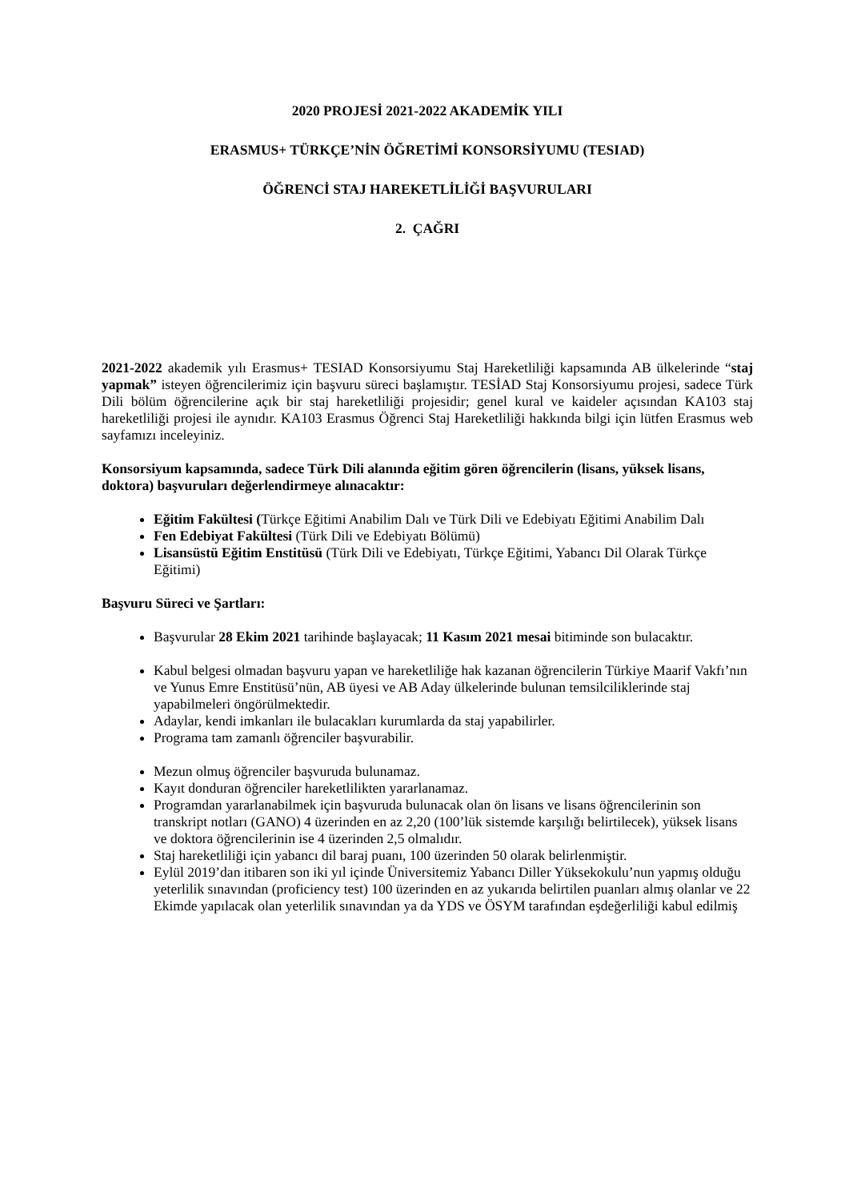2020 PROJESİ 2021-2022 AKADEMİK YILI
ERASMUS+ TÜRKÇE’NİN ÖĞRETİMİ KONSORSİYUMU (TESIAD)
ÖĞRENCİ STAJ HAREKETLİLİĞİ BAŞVURULARI
2. ÇAĞRI
2021-2022 akademik yılı Erasmus+ TESIAD Konsorsiyumu Staj Hareketliliği kapsamında AB ülkelerinde “staj yapmak” isteyen öğrencilerimiz için başvuru süreci başlamıştır. TESİAD Staj Konsorsiyumu projesi, sadece Türk Dili bölüm öğrencilerine açık bir staj hareketliliği projesidir; genel kural ve kaideler açısından KA103 staj hareketliliği projesi ile aynıdır. KA103 Erasmus Öğrenci Staj Hareketliliği hakkında bilgi için lütfen Erasmus web sayfamızı inceleyiniz.
Konsorsiyum kapsamında, sadece Türk Dili alanında eğitim gören öğrencilerin (lisans, yüksek lisans, doktora) başvuruları değerlendirmeye alınacaktır:
Eğitim Fakültesi (Türkçe Eğitimi Anabilim Dalı ve Türk Dili ve Edebiyatı Eğitimi Anabilim Dalı
Fen Edebiyat Fakültesi (Türk Dili ve Edebiyatı Bölümü)
Lisansüstü Eğitim Enstitüsü (Türk Dili ve Edebiyatı, Türkçe Eğitimi, Yabancı Dil Olarak Türkçe Eğitimi)
Başvuru Süreci ve Şartları:
Başvurular 28 Ekim 2021 tarihinde başlayacak; 11 Kasım 2021 mesai bitiminde son bulacaktır.
Kabul belgesi olmadan başvuru yapan ve hareketliliğe hak kazanan öğrencilerin Türkiye Maarif Vakfı’nın ve Yunus Emre Enstitüsü’nün, AB üyesi ve AB Aday ülkelerinde bulunan temsilciliklerinde staj yapabilmeleri öngörülmektedir.
Adaylar, kendi imkanları ile bulacakları kurumlarda da staj yapabilirler.
Programa tam zamanlı öğrenciler başvurabilir.
Mezun olmuş öğrenciler başvuruda bulunamaz.
Kayıt donduran öğrenciler hareketlilikten yararlanamaz.
Programdan yararlanabilmek için başvuruda bulunacak olan ön lisans ve lisans öğrencilerinin son transkript notları (GANO) 4 üzerinden en az 2,20 (100’lük sistemde karşılığı belirtilecek), yüksek lisans ve doktora öğrencilerinin ise 4 üzerinden 2,5 olmalıdır.
Staj hareketliliği için yabancı dil baraj puanı, 100 üzerinden 50 olarak belirlenmiştir.
Eylül 2019’dan itibaren son iki yıl içinde Üniversitemiz Yabancı Diller Yüksekokulu’nun yapmış olduğu yeterlilik sınavından (proficiency test) 100 üzerinden en az yukarıda belirtilen puanları almış olanlar ve 22 Ekimde yapılacak olan yeterlilik sınavından ya da YDS ve ÖSYM tarafından eşdeğerliliği kabul edilmiş